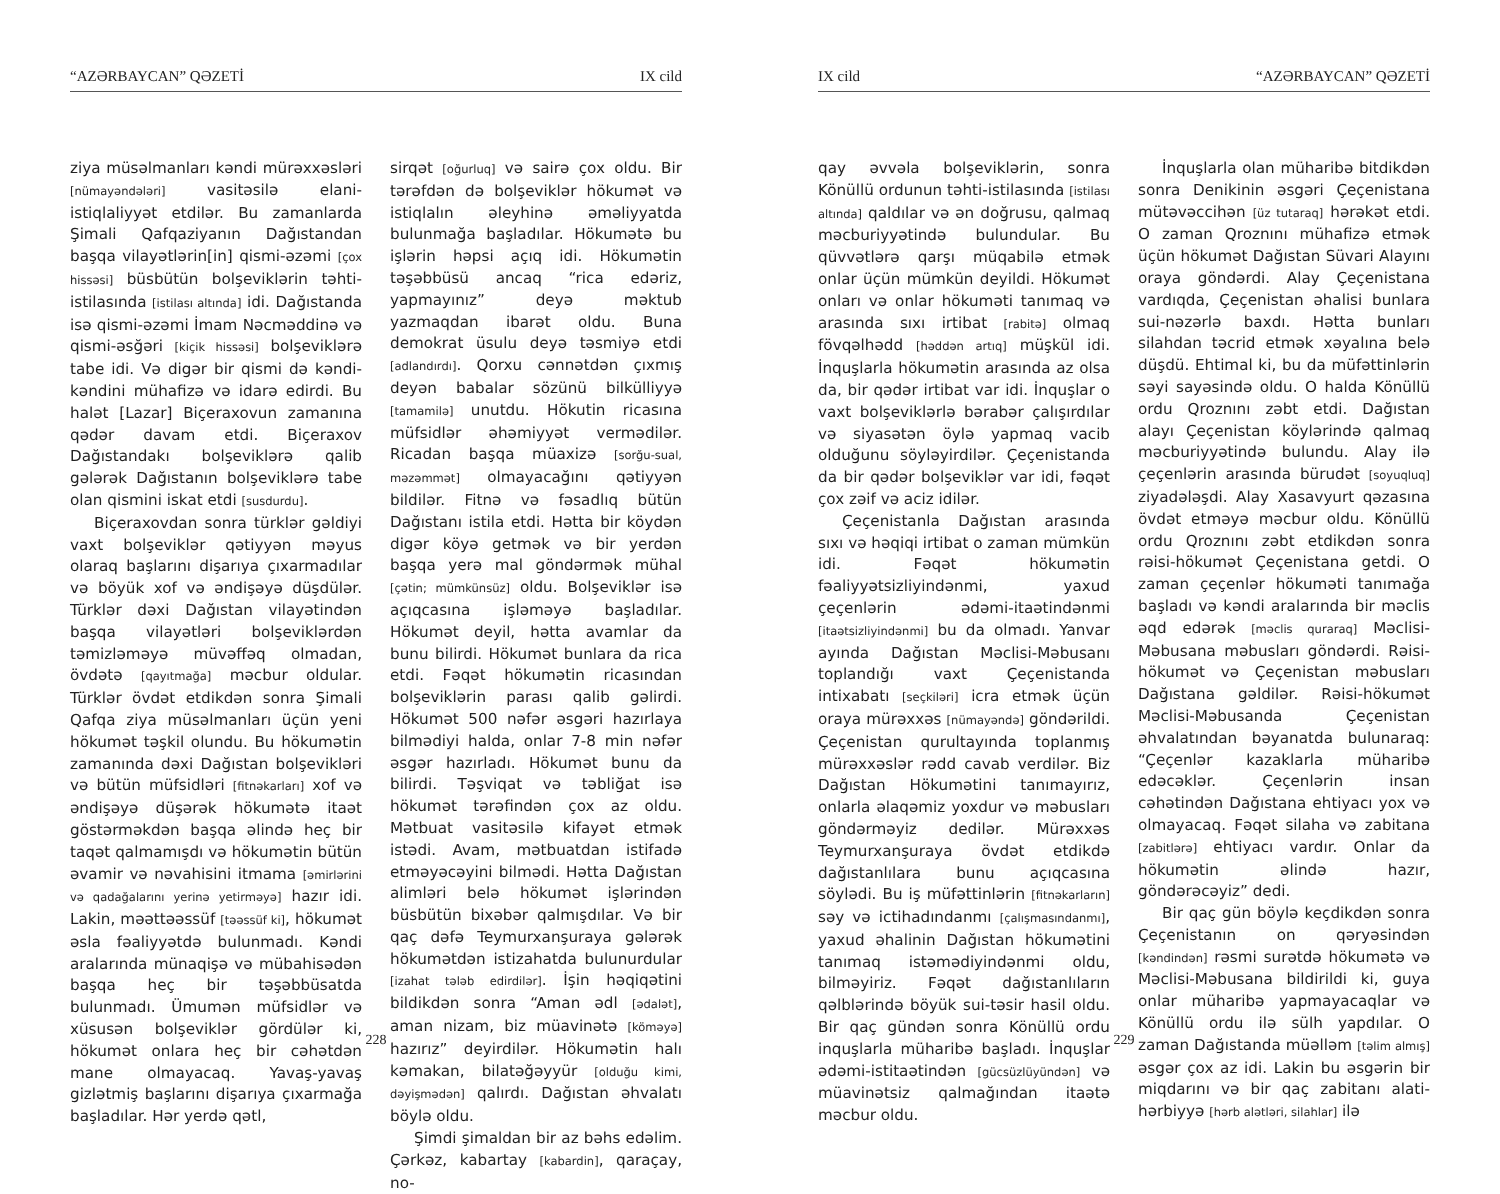“AZƏRBAYCAN” QƏZETİ IX cild
ziya müsəlmanları kəndi mürəxxəsləri [nümayəndələri] vasitəsilə elani-istiqlaliyyət etdilər. Bu zamanlarda Şimali Qafqaziyanın Dağıstandan başqa vilayətlərin[in] qismi-əzəmi [çox hissəsi] büsbütün bolşeviklərin təhti-istilasında [istilası altında] idi. Dağıstanda isə qismi-əzəmi İmam Nəcməddinə və qismi-əsğəri [kiçik hissəsi] bolşeviklərə tabe idi. Və digər bir qismi də kəndi-kəndini mühafizə və idarə edirdi. Bu halət [Lazar] Biçeraxovun zamanına qədər davam etdi. Biçeraxov Dağıstandakı bolşeviklərə qalib gələrək Dağıstanın bolşeviklərə tabe olan qismini iskat etdi [susdurdu].
Biçeraxovdan sonra türklər gəldiyi vaxt bolşeviklər qətiyyən məyus olaraq başlarını dişarıya çıxarmadılar və böyük xof və əndişəyə düşdülər. Türklər dəxi Dağıstan vilayətindən başqa vilayətləri bolşeviklərdən təmizləməyə müvəffəq olmadan, övdətə [qayıtmağa] məcbur oldular. Türklər övdət etdikdən sonra Şimali Qafqa ziya müsəlmanları üçün yeni hökumət təşkil olundu. Bu hökumətin zamanında dəxi Dağıstan bolşevikləri və bütün müfsidləri [fitnəkarları] xof və əndişəyə düşərək hökumətə itaət göstərməkdən başqa əlində heç bir taqət qalmamışdı və hökumətin bütün əvamir və nəvahisini itmama [əmirlərini və qadağalarını yerinə yetirməyə] hazır idi. Lakin, məəttəəssüf [təəssüf ki], hökumət əsla fəaliyyətdə bulunmadı. Kəndi aralarında münaqişə və mübahisədən başqa heç bir təşəbbüsatda bulunmadı. Ümumən müfsidlər və xüsusən bolşeviklər gördülər ki, hökumət onlara heç bir cəhətdən mane olmayacaq. Yavaş-yavaş gizlətmiş başlarını dişarıya çıxarmağa başladılar. Hər yerdə qətl,
sirqət [oğurluq] və sairə çox oldu. Bir tərəfdən də bolşeviklər hökumət və istiqlalın əleyhinə əməliyyatda bulunmağa başladılar. Hökumətə bu işlərin həpsi açıq idi. Hökumətin təşəbbüsü ancaq “rica edəriz, yapmayınız” deyə məktub yazmaqdan ibarət oldu. Buna demokrat üsulu deyə təsmiyə etdi [adlandırdı]. Qorxu cənnətdən çıxmış deyən babalar sözünü bilküllіyyə [tamamilə] unutdu. Hökutin ricasına müfsidlər əhəmiyyət vermədilər. Ricadan başqa müaxizə [sorğu-sual, məzəmmət] olmayacağını qətiyyən bildilər. Fitnə və fəsadlıq bütün Dağıstanı istila etdi. Hətta bir köydən digər köyə getmək və bir yerdən başqa yerə mal göndərmək mühal [çətin; mümkünsüz] oldu. Bolşeviklər isə açıqcasına işləməyə başladılar. Hökumət deyil, hətta avamlar da bunu bilirdi. Hökumət bunlara da rica etdi. Fəqət hökumətin ricasından bolşeviklərin parası qalib gəlirdi. Hökumət 500 nəfər əsgəri hazırlaya bilmədiyi halda, onlar 7-8 min nəfər əsgər hazırladı. Hökumət bunu da bilirdi. Təşviqat və təbliğat isə hökumət tərəfindən çox az oldu. Mətbuat vasitəsilə kifayət etmək istədi. Avam, mətbuatdan istifadə etməyəcəyini bilmədi. Hətta Dağıstan alimləri belə hökumət işlərindən büsbütün bixəbər qalmışdılar. Və bir qaç dəfə Teymurxanşuraya gələrək hökumətdən istizahatda bulunurdular [izahat tələb edirdilər]. İşin həqiqətini bildikdən sonra “Aman ədl [ədalət], aman nizam, biz müavinətə [köməyə] hazırız” deyirdilər. Hökumətin halı kəmakan, bilatəğəyyür [olduğu kimi, dəyişmədən] qalırdı. Dağıstan əhvalatı böylə oldu.
Şimdi şimaldan bir az bəhs edəlim. Çərkəz, kabartay [kabardin], qaraçay, no-
228
IX cild “AZƏRBAYCAN” QƏZETİ
qay əvvəla bolşeviklərin, sonra Könüllü ordunun təhti-istilasında [istilası altında] qaldılar və ən doğrusu, qalmaq məcburiyyətində bulundular. Bu qüvvətlərə qarşı müqabilə etmək onlar üçün mümkün deyildi. Hökumət onları və onlar hökuməti tanımaq və arasında sıxı irtibat [rabitə] olmaq fövqəlhədd [həddən artıq] müşkül idi. İnquşlarla hökumətin arasında az olsa da, bir qədər irtibat var idi. İnquşlar o vaxt bolşeviklərlə bərabər çalışırdılar və siyasətən öylə yapmaq vacib olduğunu söyləyirdilər. Çeçenistanda da bir qədər bolşeviklər var idi, fəqət çox zəif və aciz idilər.
Çeçenistanla Dağıstan arasında sıxı və həqiqi irtibat o zaman mümkün idi. Fəqət hökumətin fəaliyyətsizliyindənmi, yaxud çeçenlərin ədəmi-itaətindənmi [itaətsizliyindənmi] bu da olmadı. Yanvar ayında Dağıstan Məclisi-Məbusanı toplandığı vaxt Çeçenistanda intixabatı [seçkiləri] icra etmək üçün oraya mürəxxəs [nümayəndə] göndərildi. Çeçenistan qurultayında toplanmış mürəxxəslər rədd cavab verdilər. Biz Dağıstan Hökumətini tanımayırız, onlarla əlaqəmiz yoxdur və məbusları göndərməyiz dedilər. Mürəxxəs Teymurxanşuraya övdət etdikdə dağıstanlılara bunu açıqcasına söylədi. Bu iş müfəttinlərin [fitnəkarların] səy və ictihadındanmı [çalışmasındanmı], yaxud əhalinin Dağıstan hökumətini tanımaq istəmədiyindənmi oldu, bilməyiriz. Fəqət dağıstanlıların qəlblərində böyük sui-təsir hasil oldu. Bir qaç gündən sonra Könüllü ordu inquşlarla müharibə başladı. İnquşlar ədəmi-istitaətindən [gücsüzlüyündən] və müavinətsiz qalmağından itaətə məcbur oldu.
İnquşlarla olan müharibə bitdikdən sonra Denikinin əsgəri Çeçenistana mütəvəccihən [üz tutaraq] hərəkət etdi. O zaman Qroznını mühafizə etmək üçün hökumət Dağıstan Süvari Alayını oraya göndərdi. Alay Çeçenistana vardıqda, Çeçenistan əhalisi bunlara sui-nəzərlə baxdı. Hətta bunları silahdan təcrid etmək xəyalına belə düşdü. Ehtimal ki, bu da müfəttinlərin səyi sayəsində oldu. O halda Könüllü ordu Qroznını zəbt etdi. Dağıstan alayı Çeçenistan köylərində qalmaq məcburiyyətində bulundu. Alay ilə çeçenlərin arasında bürudət [soyuqluq] ziyadələşdi. Alay Xasavyurt qəzasına övdət etməyə məcbur oldu. Könüllü ordu Qroznını zəbt etdikdən sonra rəisi-hökumət Çeçenistana getdi. O zaman çeçenlər hökuməti tanımağa başladı və kəndi aralarında bir məclis əqd edərək [məclis quraraq] Məclisi-Məbusana məbusları göndərdi. Rəisi-hökumət və Çeçenistan məbusları Dağıstana gəldilər. Rəisi-hökumət Məclisi-Məbusanda Çeçenistan əhvalatından bəyanatda bulunaraq: “Çeçenlər kazaklarla müharibə edəcəklər. Çeçenlərin insan cəhətindən Dağıstana ehtiyacı yox və olmayacaq. Fəqət silaha və zabitana [zabitlərə] ehtiyacı vardır. Onlar da hökumətin əlində hazır, göndərəcəyiz” dedi.
Bir qaç gün böylə keçdikdən sonra Çeçenistanın on qəryəsindən [kəndindən] rəsmi surətdə hökumətə və Məclisi-Məbusana bildirildi ki, guya onlar müharibə yapmayacaqlar və Könüllü ordu ilə sülh yapdılar. O zaman Dağıstanda müəlləm [təlim almış] əsgər çox az idi. Lakin bu əsgərin bir miqdarını və bir qaç zabitanı alati-hərbiyyə [hərb alətləri, silahlar] ilə
229